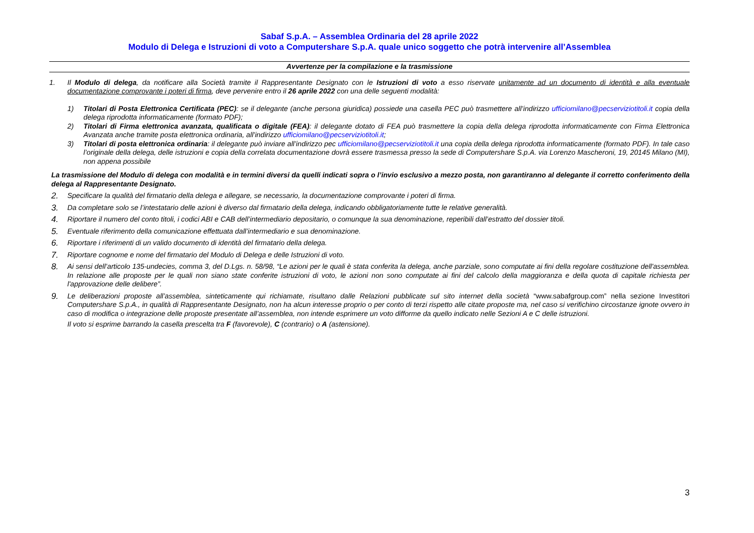Sabaf S.p.A. – Assemblea Ordinaria del 28 aprile 2022
Modulo di Delega e Istruzioni di voto a Computershare S.p.A. quale unico soggetto che potrà intervenire all’Assemblea
Avvertenze per la compilazione e la trasmissione
1. Il Modulo di delega, da notificare alla Società tramite il Rappresentante Designato con le Istruzioni di voto a esso riservate unitamente ad un documento di identità e alla eventuale documentazione comprovante i poteri di firma, deve pervenire entro il 26 aprile 2022 con una delle seguenti modalità:
1) Titolari di Posta Elettronica Certificata (PEC): se il delegante (anche persona giuridica) possiede una casella PEC può trasmettere all’indirizzo ufficiomilano@pecserviziotitoli.it copia della delega riprodotta informaticamente (formato PDF);
2) Titolari di Firma elettronica avanzata, qualificata o digitale (FEA): il delegante dotato di FEA può trasmettere la copia della delega riprodotta informaticamente con Firma Elettronica Avanzata anche tramite posta elettronica ordinaria, all’indirizzo ufficiomilano@pecserviziotitoli.it;
3) Titolari di posta elettronica ordinaria: il delegante può inviare all’indirizzo pec ufficiomilano@pecserviziotitoli.it una copia della delega riprodotta informaticamente (formato PDF). In tale caso l’originale della delega, delle istruzioni e copia della correlata documentazione dovrà essere trasmessa presso la sede di Computershare S.p.A. via Lorenzo Mascheroni, 19, 20145 Milano (MI), non appena possibile
La trasmissione del Modulo di delega con modalità e in termini diversi da quelli indicati sopra o l’invio esclusivo a mezzo posta, non garantiranno al delegante il corretto conferimento della delega al Rappresentante Designato.
2.
Specificare la qualità del firmatario della delega e allegare, se necessario, la documentazione comprovante i poteri di firma.
3.
Da completare solo se l’intestatario delle azioni è diverso dal firmatario della delega, indicando obbligatoriamente tutte le relative generalità.
4.
Riportare il numero del conto titoli, i codici ABI e CAB dell’intermediario depositario, o comunque la sua denominazione, reperibili dall’estratto del dossier titoli.
5.
Eventuale riferimento della comunicazione effettuata dall’intermediario e sua denominazione.
6.
Riportare i riferimenti di un valido documento di identità del firmatario della delega.
7.
Riportare cognome e nome del firmatario del Modulo di Delega e delle Istruzioni di voto.
8.
Ai sensi dell’articolo 135-undecies, comma 3, del D.Lgs. n. 58/98, “Le azioni per le quali è stata conferita la delega, anche parziale, sono computate ai fini della regolare costituzione dell'assemblea. In relazione alle proposte per le quali non siano state conferite istruzioni di voto, le azioni non sono computate ai fini del calcolo della maggioranza e della quota di capitale richiesta per l'approvazione delle delibere”.
9.
Le deliberazioni proposte all’assemblea, sinteticamente qui richiamate, risultano dalle Relazioni pubblicate sul sito internet della società “www.sabafgroup.com” nella sezione Investitori Computershare S.p.A., in qualità di Rappresentante Designato, non ha alcun interesse proprio o per conto di terzi rispetto alle citate proposte ma, nel caso si verifichino circostanze ignote ovvero in caso di modifica o integrazione delle proposte presentate all’assemblea, non intende esprimere un voto difforme da quello indicato nelle Sezioni A e C delle istruzioni.
Il voto si esprime barrando la casella prescelta tra F (favorevole), C (contrario) o A (astensione).
3